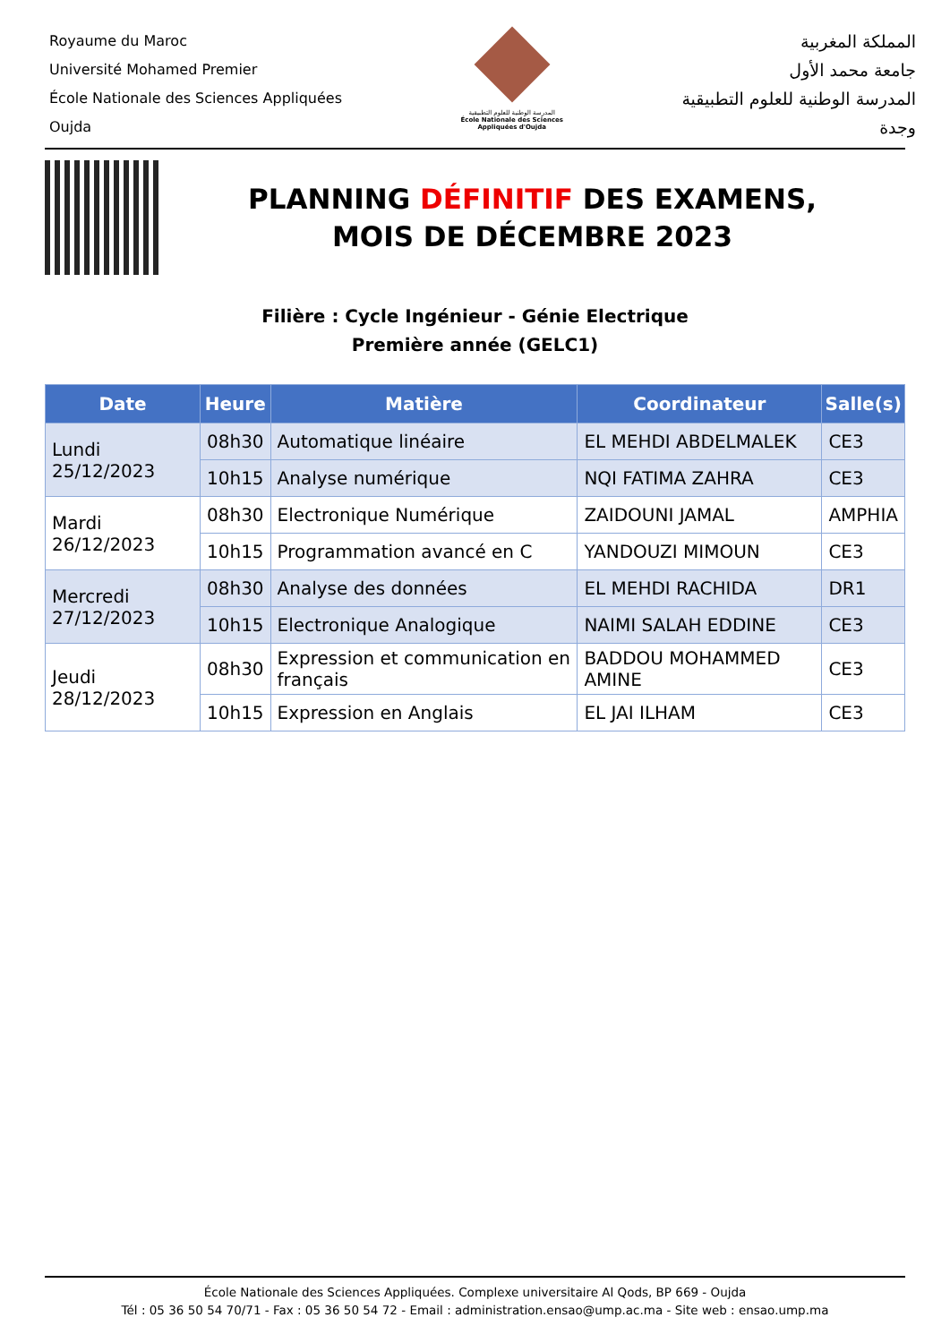Royaume du Maroc
Université Mohamed Premier
École Nationale des Sciences Appliquées
Oujda
المدرسة الوطنية للعلوم التطبيقية
École Nationale des Sciences Appliquées d'Oujda
المملكة المغربية
جامعة محمد الأول
المدرسة الوطنية للعلوم التطبيقية
وجدة
PLANNING DÉFINITIF DES EXAMENS,
MOIS DE DÉCEMBRE 2023
Filière : Cycle Ingénieur - Génie Electrique
Première année (GELC1)
| Date | Heure | Matière | Coordinateur | Salle(s) |
| --- | --- | --- | --- | --- |
| Lundi 25/12/2023 | 08h30 | Automatique linéaire | EL MEHDI ABDELMALEK | CE3 |
| | 10h15 | Analyse numérique | NQI FATIMA ZAHRA | CE3 |
| Mardi 26/12/2023 | 08h30 | Electronique Numérique | ZAIDOUNI JAMAL | AMPHIA |
| | 10h15 | Programmation avancé en C | YANDOUZI MIMOUN | CE3 |
| Mercredi 27/12/2023 | 08h30 | Analyse des données | EL MEHDI RACHIDA | DR1 |
| | 10h15 | Electronique Analogique | NAIMI SALAH EDDINE | CE3 |
| Jeudi 28/12/2023 | 08h30 | Expression et communication en français | BADDOU MOHAMMED AMINE | CE3 |
| | 10h15 | Expression en Anglais | EL JAI ILHAM | CE3 |
École Nationale des Sciences Appliquées. Complexe universitaire Al Qods, BP 669 - Oujda
Tél : 05 36 50 54 70/71 - Fax : 05 36 50 54 72 - Email : administration.ensao@ump.ac.ma - Site web : ensao.ump.ma